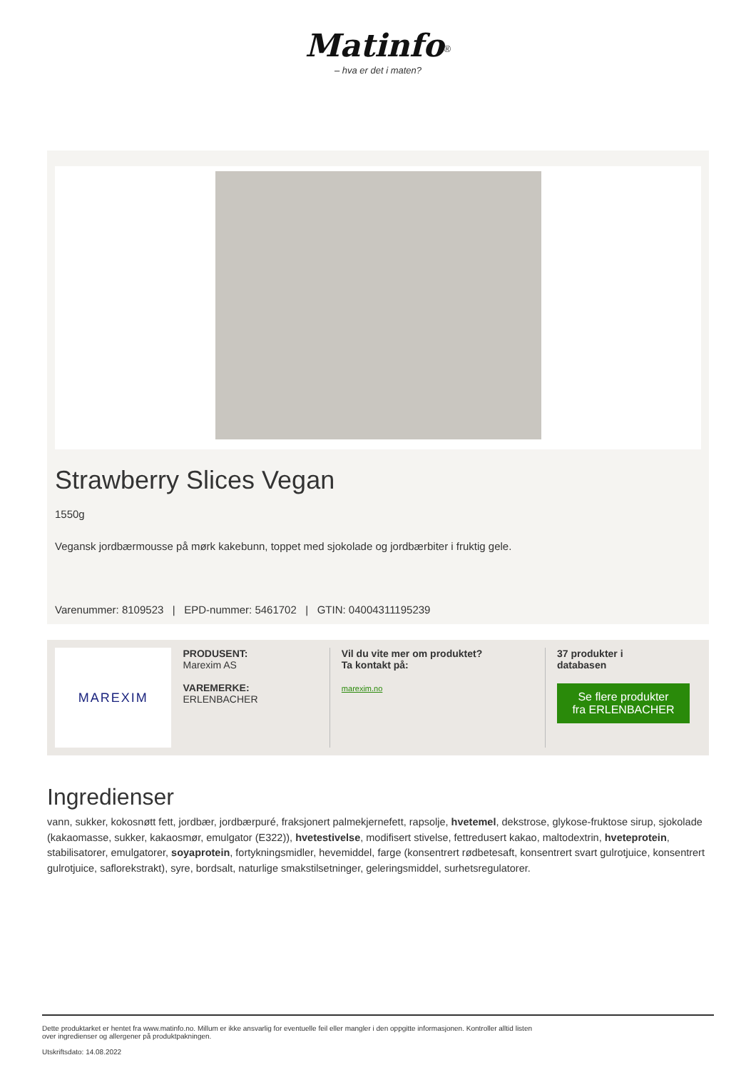Matinfo<sup>®</sup>
– hva er det i maten?
Strawberry Slices Vegan
1550g
Vegansk jordbærmousse på mørk kakebunn, toppet med sjokolade og jordbærbiter i fruktig gele.
Varenummer: 8109523 | EPD-nummer: 5461702 | GTIN: 04004311195239
MAREXIM
PRODUSENT:
Marexim AS
VAREMERKE:
ERLENBACHER
Vil du vite mer om produktet?
Ta kontakt på:
marexim.no
37 produkter i
databasen
Se flere produkter fra ERLENBACHER
Ingredienser
vann, sukker, kokosnøtt fett, jordbær, jordbærpuré, fraksjonert palmekjernefett, rapsolje, hvetemel, dekstrose, glykose-fruktose sirup, sjokolade (kakaomasse, sukker, kakaosmør, emulgator (E322)), hvetestivelse, modifisert stivelse, fettredusert kakao, maltodextrin, hveteprotein, stabilisatorer, emulgatorer, soyaprotein, fortykningsmidler, hevemiddel, farge (konsentrert rødbetesaft, konsentrert svart gulrotjuice, konsentrert gulrotjuice, saflorekstrakt), syre, bordsalt, naturlige smakstilsetninger, geleringsmiddel, surhetsregulatorer.
Dette produktarket er hentet fra www.matinfo.no. Millum er ikke ansvarlig for eventuelle feil eller mangler i den oppgitte informasjonen. Kontroller alltid listen
over ingredienser og allergener på produktpakningen.
Utskriftsdato: 14.08.2022